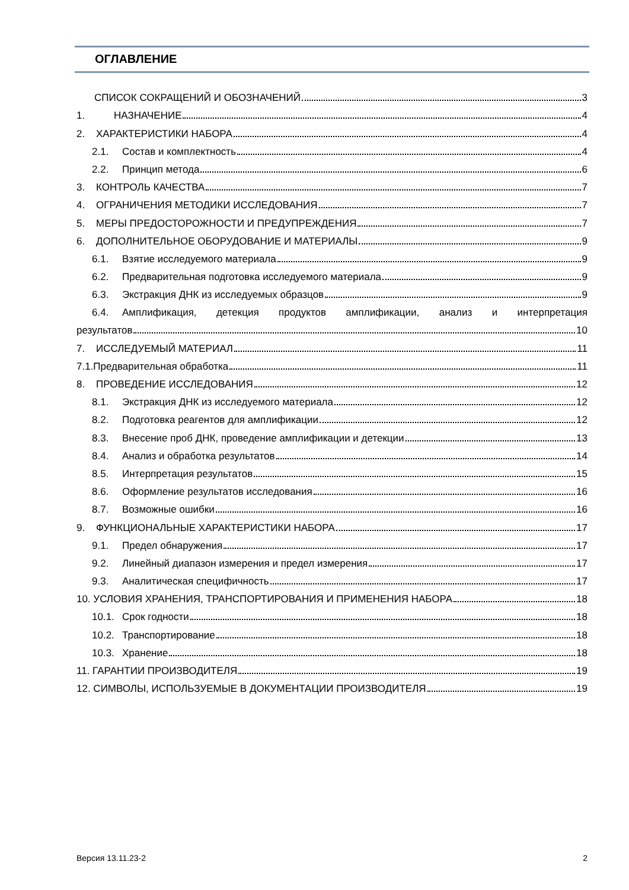ОГЛАВЛЕНИЕ
СПИСОК СОКРАЩЕНИЙ И ОБОЗНАЧЕНИЙ 3
1. НАЗНАЧЕНИЕ 4
2. ХАРАКТЕРИСТИКИ НАБОРА 4
2.1. Состав и комплектность 4
2.2. Принцип метода 6
3. КОНТРОЛЬ КАЧЕСТВА 7
4. ОГРАНИЧЕНИЯ МЕТОДИКИ ИССЛЕДОВАНИЯ 7
5. МЕРЫ ПРЕДОСТОРОЖНОСТИ И ПРЕДУПРЕЖДЕНИЯ 7
6. ДОПОЛНИТЕЛЬНОЕ ОБОРУДОВАНИЕ И МАТЕРИАЛЫ 9
6.1. Взятие исследуемого материала 9
6.2. Предварительная подготовка исследуемого материала 9
6.3. Экстракция ДНК из исследуемых образцов 9
6.4. Амплификация, детекция продуктов амплификации, анализ и интерпретация
результатов 10
7. ИССЛЕДУЕМЫЙ МАТЕРИАЛ 11
7.1.Предварительная обработка 11
8. ПРОВЕДЕНИЕ ИССЛЕДОВАНИЯ 12
8.1. Экстракция ДНК из исследуемого материала 12
8.2. Подготовка реагентов для амплификации 12
8.3. Внесение проб ДНК, проведение амплификации и детекции 13
8.4. Анализ и обработка результатов 14
8.5. Интерпретация результатов 15
8.6. Оформление результатов исследования 16
8.7. Возможные ошибки 16
9. ФУНКЦИОНАЛЬНЫЕ ХАРАКТЕРИСТИКИ НАБОРА 17
9.1. Предел обнаружения 17
9.2. Линейный диапазон измерения и предел измерения 17
9.3. Аналитическая специфичность 17
10. УСЛОВИЯ ХРАНЕНИЯ, ТРАНСПОРТИРОВАНИЯ И ПРИМЕНЕНИЯ НАБОРА 18
10.1. Срок годности 18
10.2. Транспортирование 18
10.3. Хранение 18
11. ГАРАНТИИ ПРОИЗВОДИТЕЛЯ 19
12. СИМВОЛЫ, ИСПОЛЬЗУЕМЫЕ В ДОКУМЕНТАЦИИ ПРОИЗВОДИТЕЛЯ 19
Версия 13.11.23-2 2